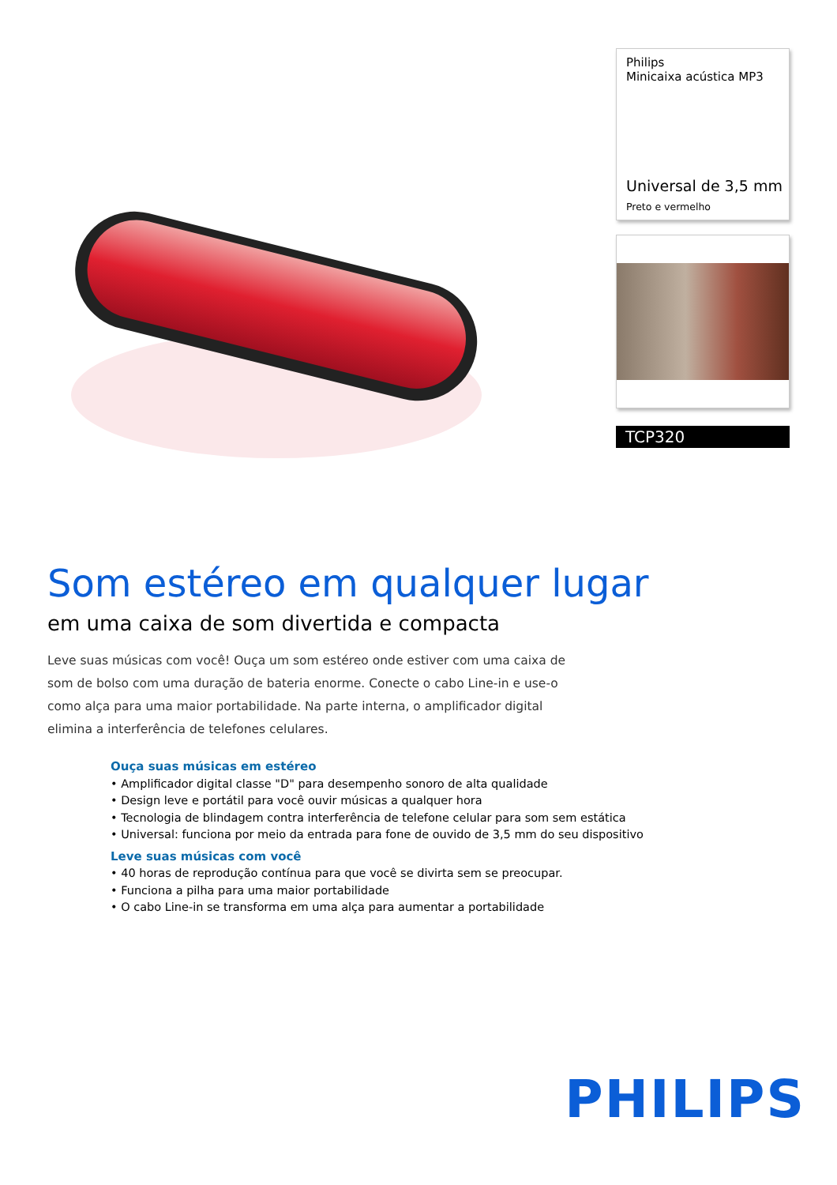Philips
Minicaixa acústica MP3
Universal de 3,5 mm
Preto e vermelho
TCP320
Som estéreo em qualquer lugar
em uma caixa de som divertida e compacta
Leve suas músicas com você! Ouça um som estéreo onde estiver com uma caixa de som de bolso com uma duração de bateria enorme. Conecte o cabo Line-in e use-o como alça para uma maior portabilidade. Na parte interna, o amplificador digital elimina a interferência de telefones celulares.
Ouça suas músicas em estéreo
• Amplificador digital classe "D" para desempenho sonoro de alta qualidade
• Design leve e portátil para você ouvir músicas a qualquer hora
• Tecnologia de blindagem contra interferência de telefone celular para som sem estática
• Universal: funciona por meio da entrada para fone de ouvido de 3,5 mm do seu dispositivo
Leve suas músicas com você
• 40 horas de reprodução contínua para que você se divirta sem se preocupar.
• Funciona a pilha para uma maior portabilidade
• O cabo Line-in se transforma em uma alça para aumentar a portabilidade
PHILIPS